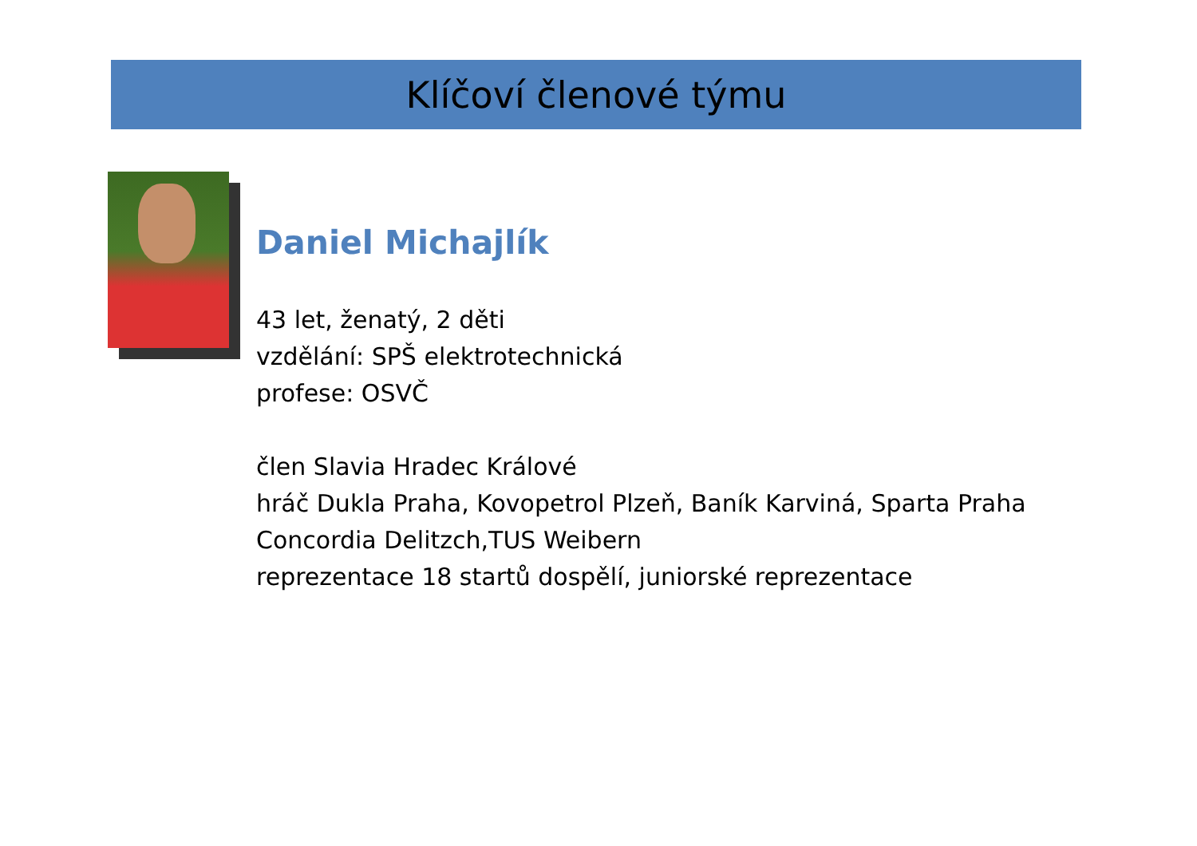Klíčoví členové týmu
Daniel Michajlík
43 let, ženatý, 2 děti
vzdělání: SPŠ elektrotechnická
profese: OSVČ
člen Slavia Hradec Králové
hráč Dukla Praha, Kovopetrol Plzeň, Baník Karviná, Sparta Praha
Concordia Delitzch,TUS Weibern
reprezentace 18 startů dospělí, juniorské reprezentace